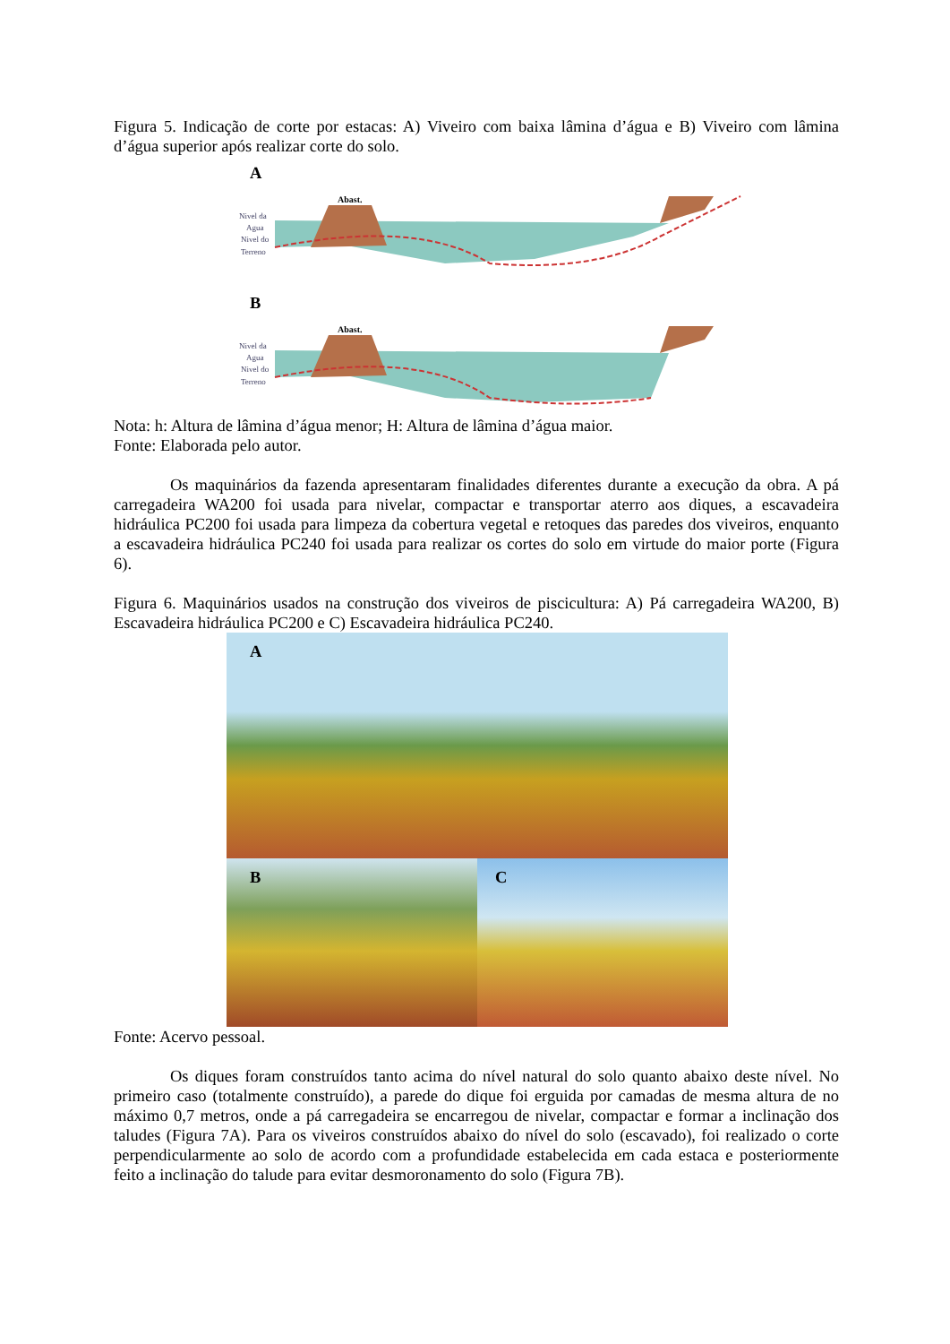Figura 5. Indicação de corte por estacas: A) Viveiro com baixa lâmina d’água e B) Viveiro com lâmina d’água superior após realizar corte do solo.
A
Nivel da
Agua
Nivel do
Terreno
Abast.
B
Nivel da
Agua
Nivel do
Terreno
Abast.
Nota: h: Altura de lâmina d’água menor; H: Altura de lâmina d’água maior.
Fonte: Elaborada pelo autor.
Os maquinários da fazenda apresentaram finalidades diferentes durante a execução da obra. A pá carregadeira WA200 foi usada para nivelar, compactar e transportar aterro aos diques, a escavadeira hidráulica PC200 foi usada para limpeza da cobertura vegetal e retoques das paredes dos viveiros, enquanto a escavadeira hidráulica PC240 foi usada para realizar os cortes do solo em virtude do maior porte (Figura 6).
Figura 6. Maquinários usados na construção dos viveiros de piscicultura: A) Pá carregadeira WA200, B) Escavadeira hidráulica PC200 e C) Escavadeira hidráulica PC240.
A
B C
Fonte: Acervo pessoal.
Os diques foram construídos tanto acima do nível natural do solo quanto abaixo deste nível. No primeiro caso (totalmente construído), a parede do dique foi erguida por camadas de mesma altura de no máximo 0,7 metros, onde a pá carregadeira se encarregou de nivelar, compactar e formar a inclinação dos taludes (Figura 7A). Para os viveiros construídos abaixo do nível do solo (escavado), foi realizado o corte perpendicularmente ao solo de acordo com a profundidade estabelecida em cada estaca e posteriormente feito a inclinação do talude para evitar desmoronamento do solo (Figura 7B).